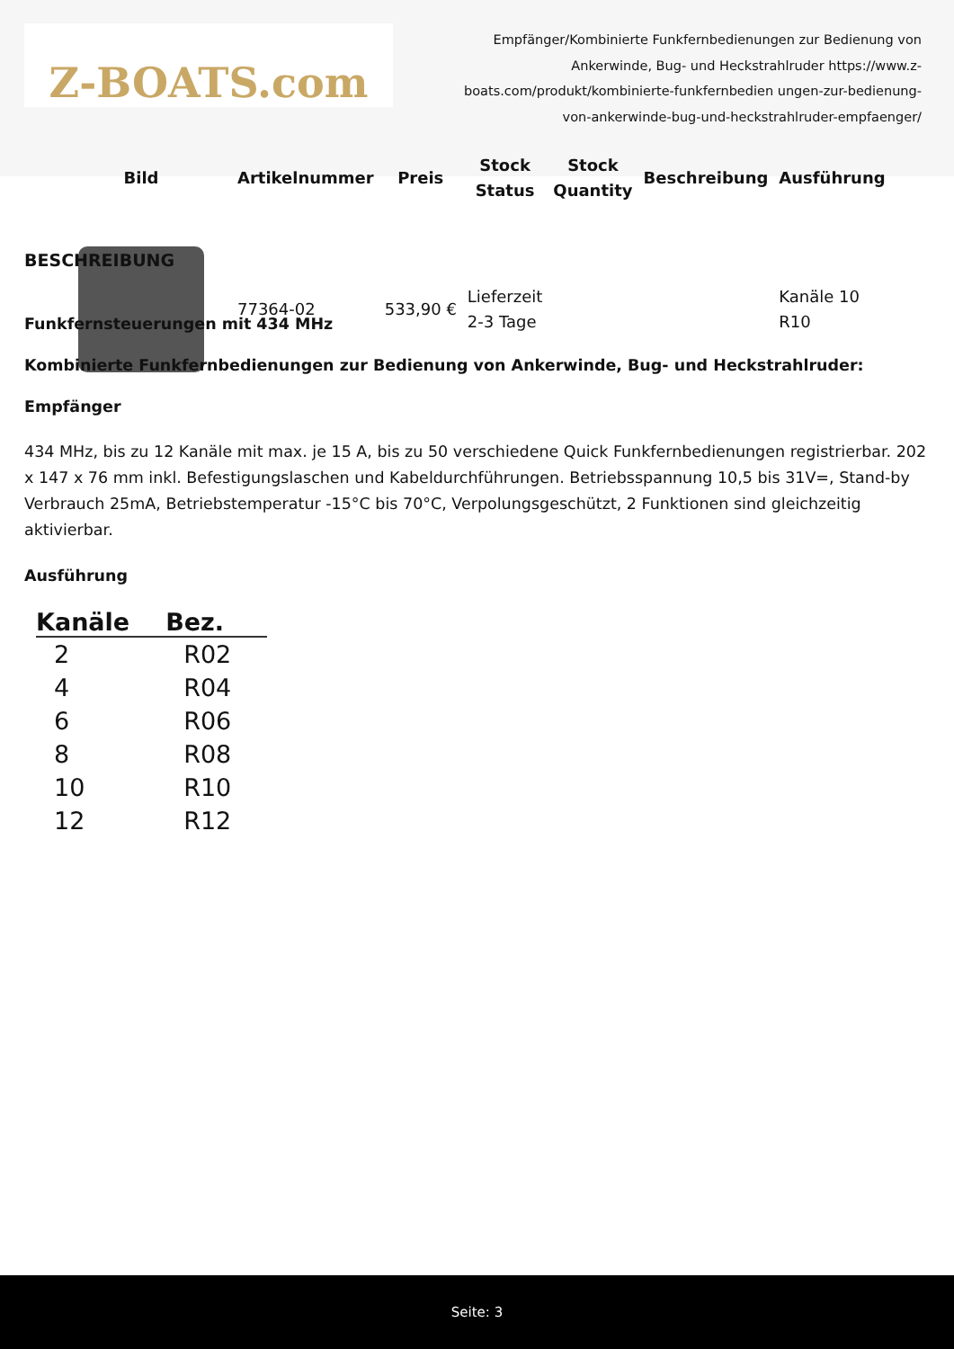Z-BOATS.com
Empfänger/Kombinierte Funkfernbedienungen zur Bedienung von Ankerwinde, Bug- und Heckstrahlruder https://www.z-boats.com/produkt/kombinierte-funkfernbedien ungen-zur-bedienung-von-ankerwinde-bug-und-heckstrahlruder-empfaenger/
| Bild | Artikelnummer | Preis | Stock Status | Stock Quantity | Beschreibung | Ausführung |
| --- | --- | --- | --- | --- | --- | --- |
| | 77364-02 | 533,90 € | Lieferzeit 2-3 Tage | | | Kanäle 10 R10 |
BESCHREIBUNG
Funkfernsteuerungen mit 434 MHz
Kombinierte Funkfernbedienungen zur Bedienung von Ankerwinde, Bug- und Heckstrahlruder:
Empfänger
434 MHz, bis zu 12 Kanäle mit max. je 15 A, bis zu 50 verschiedene Quick Funkfernbedienungen registrierbar. 202 x 147 x 76 mm inkl. Befestigungslaschen und Kabeldurchführungen. Betriebsspannung 10,5 bis 31V=, Stand-by Verbrauch 25mA, Betriebstemperatur -15°C bis 70°C, Verpolungsgeschützt, 2 Funktionen sind gleichzeitig aktivierbar.
Ausführung
| Kanäle | Bez. |
| --- | --- |
| 2 | R02 |
| 4 | R04 |
| 6 | R06 |
| 8 | R08 |
| 10 | R10 |
| 12 | R12 |
Seite: 3